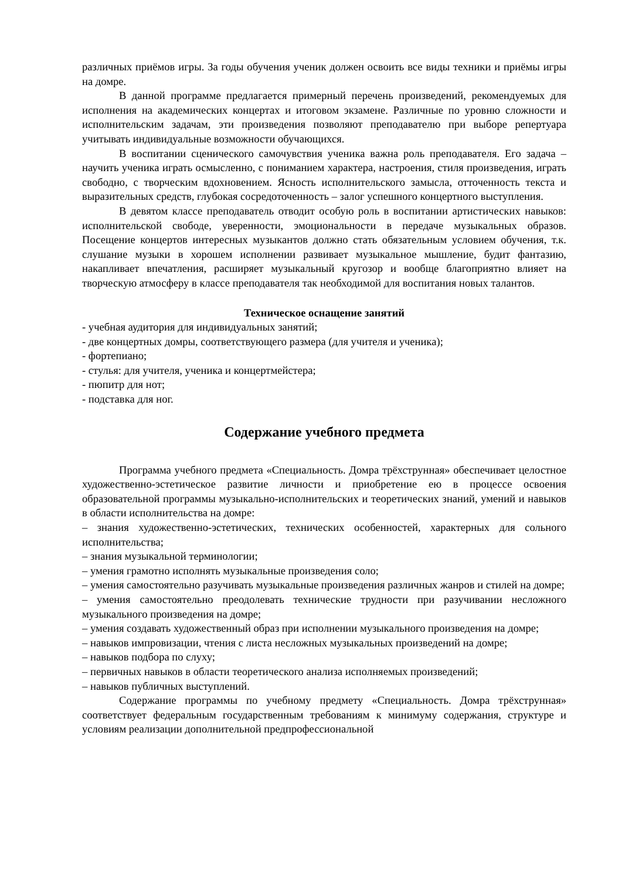различных приёмов игры. За годы обучения ученик должен освоить все виды техники и приёмы игры на домре.
В данной программе предлагается примерный перечень произведений, рекомендуемых для исполнения на академических концертах и итоговом экзамене. Различные по уровню сложности и исполнительским задачам, эти произведения позволяют преподавателю при выборе репертуара учитывать индивидуальные возможности обучающихся.
В воспитании сценического самочувствия ученика важна роль преподавателя. Его задача – научить ученика играть осмысленно, с пониманием характера, настроения, стиля произведения, играть свободно, с творческим вдохновением. Ясность исполнительского замысла, отточенность текста и выразительных средств, глубокая сосредоточенность – залог успешного концертного выступления.
В девятом классе преподаватель отводит особую роль в воспитании артистических навыков: исполнительской свободе, уверенности, эмоциональности в передаче музыкальных образов. Посещение концертов интересных музыкантов должно стать обязательным условием обучения, т.к. слушание музыки в хорошем исполнении развивает музыкальное мышление, будит фантазию, накапливает впечатления, расширяет музыкальный кругозор и вообще благоприятно влияет на творческую атмосферу в классе преподавателя так необходимой для воспитания новых талантов.
Техническое оснащение занятий
- учебная аудитория для индивидуальных занятий;
- две концертных домры, соответствующего размера (для учителя и ученика);
- фортепиано;
- стулья: для учителя, ученика и концертмейстера;
- пюпитр для нот;
- подставка для ног.
Содержание учебного предмета
Программа учебного предмета «Специальность. Домра трёхструнная» обеспечивает целостное художественно-эстетическое развитие личности и приобретение ею в процессе освоения образовательной программы музыкально-исполнительских и теоретических знаний, умений и навыков в области исполнительства на домре:
– знания художественно-эстетических, технических особенностей, характерных для сольного исполнительства;
– знания музыкальной терминологии;
– умения грамотно исполнять музыкальные произведения соло;
– умения самостоятельно разучивать музыкальные произведения различных жанров и стилей на домре;
– умения самостоятельно преодолевать технические трудности при разучивании несложного музыкального произведения на домре;
– умения создавать художественный образ при исполнении музыкального произведения на домре;
– навыков импровизации, чтения с листа несложных музыкальных произведений на домре;
– навыков подбора по слуху;
– первичных навыков в области теоретического анализа исполняемых произведений;
– навыков публичных выступлений.
Содержание программы по учебному предмету «Специальность. Домра трёхструнная» соответствует федеральным государственным требованиям к минимуму содержания, структуре и условиям реализации дополнительной предпрофессиональной